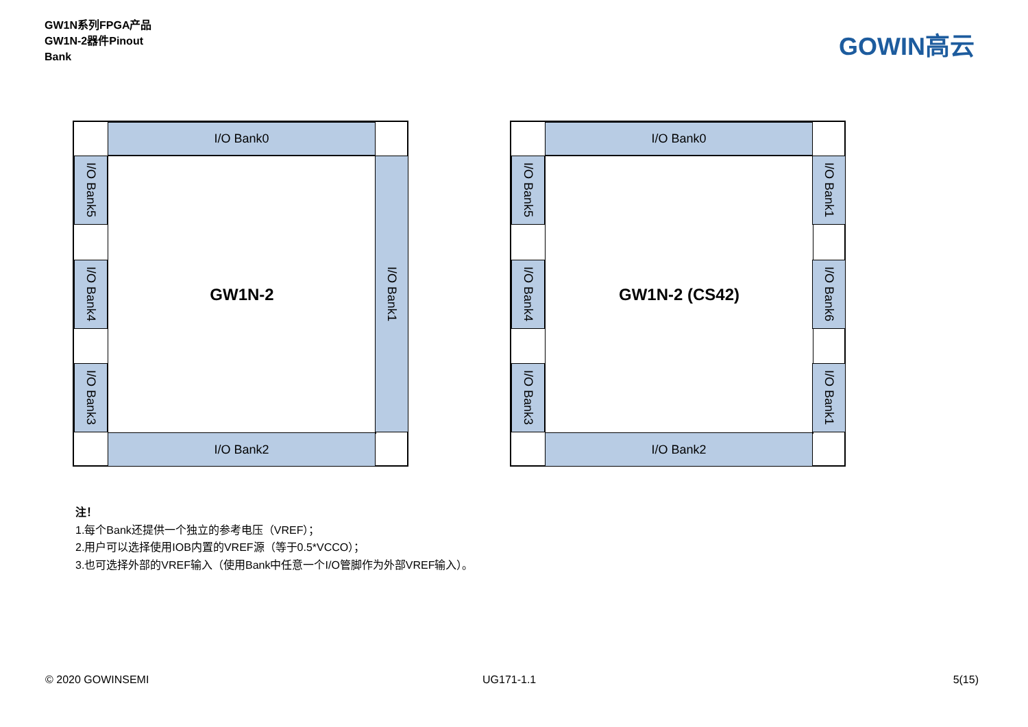GW1N系列FPGA产品
GW1N-2器件Pinout
Bank
GOWIN高云
I/O Bank0
I/O Bank5
GW1N-2
I/O Bank4
I/O Bank3
I/O Bank1
I/O Bank2
I/O Bank0
I/O Bank5
GW1N-2 (CS42)
I/O Bank4
I/O Bank3
I/O Bank1
I/O Bank6
I/O Bank1
I/O Bank2
注！
1.每个Bank还提供一个独立的参考电压（VREF）；
2.用户可以选择使用IOB内置的VREF源（等于0.5*VCCO）；
3.也可选择外部的VREF输入（使用Bank中任意一个I/O管脚作为外部VREF输入）。
© 2020 GOWINSEMI UG171-1.1 5(15)